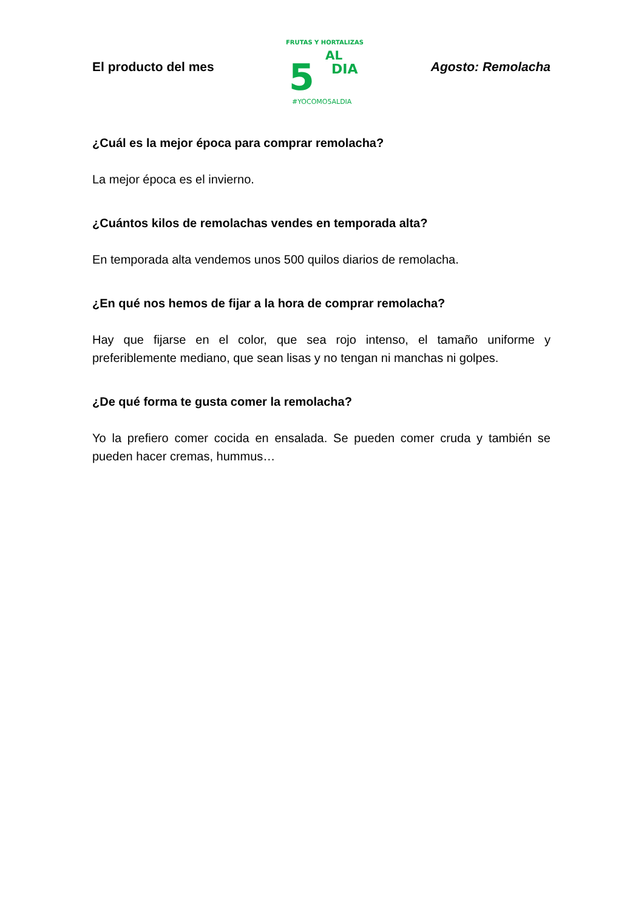El producto del mes
5
AL
DIA
FRUTAS Y HORTALIZAS
#YOCOMO5ALDIA
Agosto: Remolacha
¿Cuál es la mejor época para comprar remolacha?
La mejor época es el invierno.
¿Cuántos kilos de remolachas vendes en temporada alta?
En temporada alta vendemos unos 500 quilos diarios de remolacha.
¿En qué nos hemos de fijar a la hora de comprar remolacha?
Hay que fijarse en el color, que sea rojo intenso, el tamaño uniforme y preferiblemente mediano, que sean lisas y no tengan ni manchas ni golpes.
¿De qué forma te gusta comer la remolacha?
Yo la prefiero comer cocida en ensalada. Se pueden comer cruda y también se pueden hacer cremas, hummus…